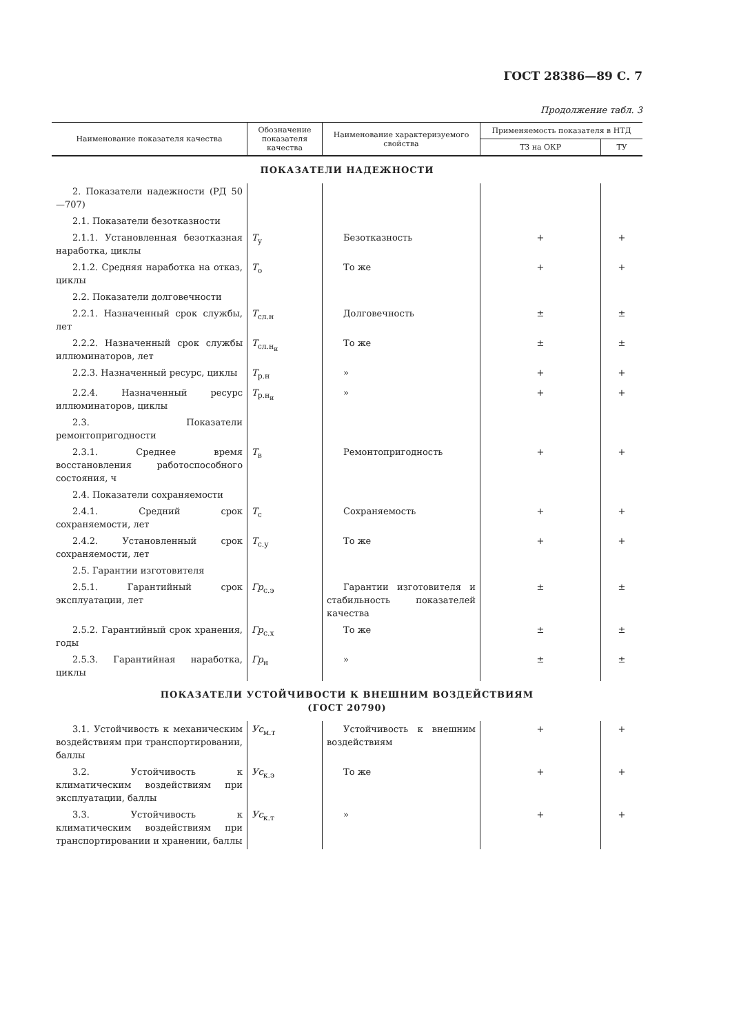ГОСТ 28386—89 С. 7
Продолжение табл. 3
| Наименование показателя качества | Обозначение показателя качества | Наименование характеризуемого свойства | Применяемость показателя в НТД | |
| --- | --- | --- | --- | --- |
| | | | ТЗ на ОКР | ТУ |
| ПОКАЗАТЕЛИ НАДЕЖНОСТИ | | | | |
| 2. Показатели надежности (РД 50—707) | | | | |
| 2.1. Показатели безотказности | | | | |
| 2.1.1. Установленная безотказная наработка, циклы | T<sub>у</sub> | Безотказность | + | + |
| 2.1.2. Средняя наработка на отказ, циклы | T<sub>о</sub> | То же | + | + |
| 2.2. Показатели долговечности | | | | |
| 2.2.1. Назначенный срок службы, лет | T<sub>сл.н</sub> | Долговечность | ± | ± |
| 2.2.2. Назначенный срок службы иллюминаторов, лет | T<sub>сл.н<sub>и</sub></sub> | То же | ± | ± |
| 2.2.3. Назначенный ресурс, циклы | T<sub>р.н</sub> | » | + | + |
| 2.2.4. Назначенный ресурс иллюминаторов, циклы | T<sub>р.н<sub>и</sub></sub> | » | + | + |
| 2.3. Показатели ремонтопригодности | | | | |
| 2.3.1. Среднее время восстановления работоспособного состояния, ч | T<sub>в</sub> | Ремонтопригодность | + | + |
| 2.4. Показатели сохраняемости | | | | |
| 2.4.1. Средний срок сохраняемости, лет | T<sub>с</sub> | Сохраняемость | + | + |
| 2.4.2. Установленный срок сохраняемости, лет | T<sub>с.у</sub> | То же | + | + |
| 2.5. Гарантии изготовителя | | | | |
| 2.5.1. Гарантийный срок эксплуатации, лет | Гр<sub>с.э</sub> | Гарантии изготовителя и стабильность показателей качества | ± | ± |
| 2.5.2. Гарантийный срок хранения, годы | Гр<sub>с.х</sub> | То же | ± | ± |
| 2.5.3. Гарантийная наработка, циклы | Гр<sub>н</sub> | » | ± | ± |
| ПОКАЗАТЕЛИ УСТОЙЧИВОСТИ К ВНЕШНИМ ВОЗДЕЙСТВИЯМ (ГОСТ 20790) | | | | |
| 3.1. Устойчивость к механическим воздействиям при транспортировании, баллы | Ус<sub>м.т</sub> | Устойчивость к внешним воздействиям | + | + |
| 3.2. Устойчивость к климатическим воздействиям при эксплуатации, баллы | Ус<sub>к.э</sub> | То же | + | + |
| 3.3. Устойчивость к климатическим воздействиям при транспортировании и хранении, баллы | Ус<sub>к.т</sub> | » | + | + |